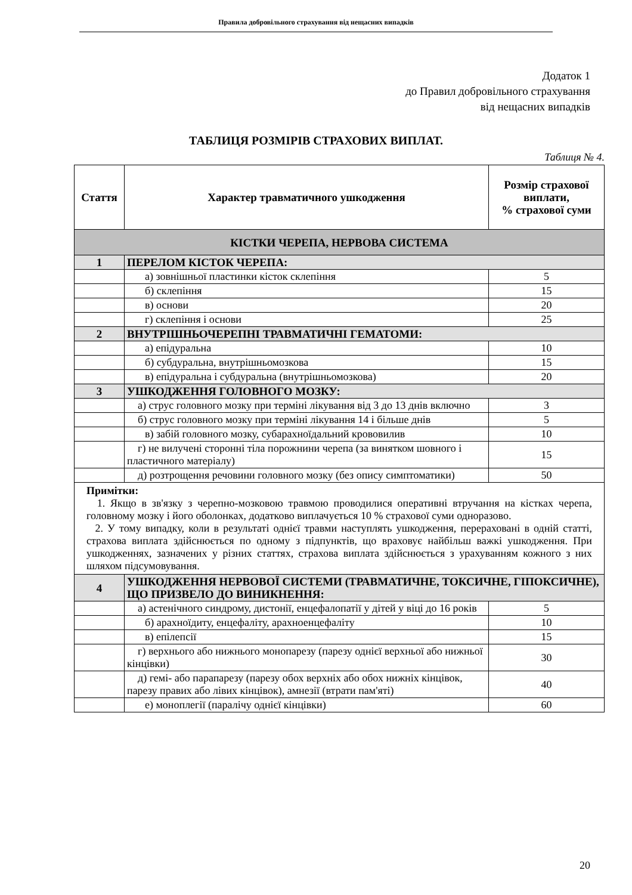Правила добровільного страхування від нещасних випадків
Додаток 1
до Правил добровільного страхування
від нещасних випадків
ТАБЛИЦЯ РОЗМІРІВ СТРАХОВИХ ВИПЛАТ.
Таблиця № 4.
| Стаття | Характер травматичного ушкодження | Розмір страхової виплати, % страхової суми |
| --- | --- | --- |
| КІСТКИ ЧЕРЕПА, НЕРВОВА СИСТЕМА | | |
| 1 | ПЕРЕЛОМ КІСТОК ЧЕРЕПА: | |
| | а) зовнішньої пластинки кісток склепіння | 5 |
| | б) склепіння | 15 |
| | в) основи | 20 |
| | г) склепіння і основи | 25 |
| 2 | ВНУТРІШНЬОЧЕРЕПНІ ТРАВМАТИЧНІ ГЕМАТОМИ: | |
| | а) епідуральна | 10 |
| | б) субдуральна, внутрішньомозкова | 15 |
| | в) епідуральна і субдуральна (внутрішньомозкова) | 20 |
| 3 | УШКОДЖЕННЯ ГОЛОВНОГО МОЗКУ: | |
| | а) струс головного мозку при терміні лікування від 3 до 13 днів включно | 3 |
| | б) струс головного мозку при терміні лікування 14 і більше днів | 5 |
| | в) забій головного мозку, субарахноїдальний крововилив | 10 |
| | г) не вилучені сторонні тіла порожнини черепа (за винятком шовного і пластичного матеріалу) | 15 |
| | д) розтрощення речовини головного мозку (без опису симптоматики) | 50 |
| Примітки: 1. Якщо в зв'язку з черепно-мозковою травмою проводилися оперативні втручання на кістках черепа, головному мозку і його оболонках, додатково виплачується 10 % страхової суми одноразово. 2. У тому випадку, коли в результаті однієї травми наступлять ушкодження, перераховані в одній статті, страхова виплата здійснюється по одному з підпунктів, що враховує найбільш важкі ушкодження. При ушкодженнях, зазначених у різних статтях, страхова виплата здійснюється з урахуванням кожного з них шляхом підсумовування. | | |
| 4 | УШКОДЖЕННЯ НЕРВОВОЇ СИСТЕМИ (ТРАВМАТИЧНЕ, ТОКСИЧНЕ, ГІПОКСИЧНЕ), ЩО ПРИЗВЕЛО ДО ВИНИКНЕННЯ: | |
| | а) астенічного синдрому, дистонії, енцефалопатії у дітей у віці до 16 років | 5 |
| | б) арахноїдиту, енцефаліту, арахноенцефаліту | 10 |
| | в) епілепсії | 15 |
| | г) верхнього або нижнього монопарезу (парезу однієї верхньої або нижньої кінцівки) | 30 |
| | д) гемі- або парапарезу (парезу обох верхніх або обох нижніх кінцівок, парезу правих або лівих кінцівок), амнезії (втрати пам'яті) | 40 |
| | е) моноплегії (паралічу однієї кінцівки) | 60 |
20